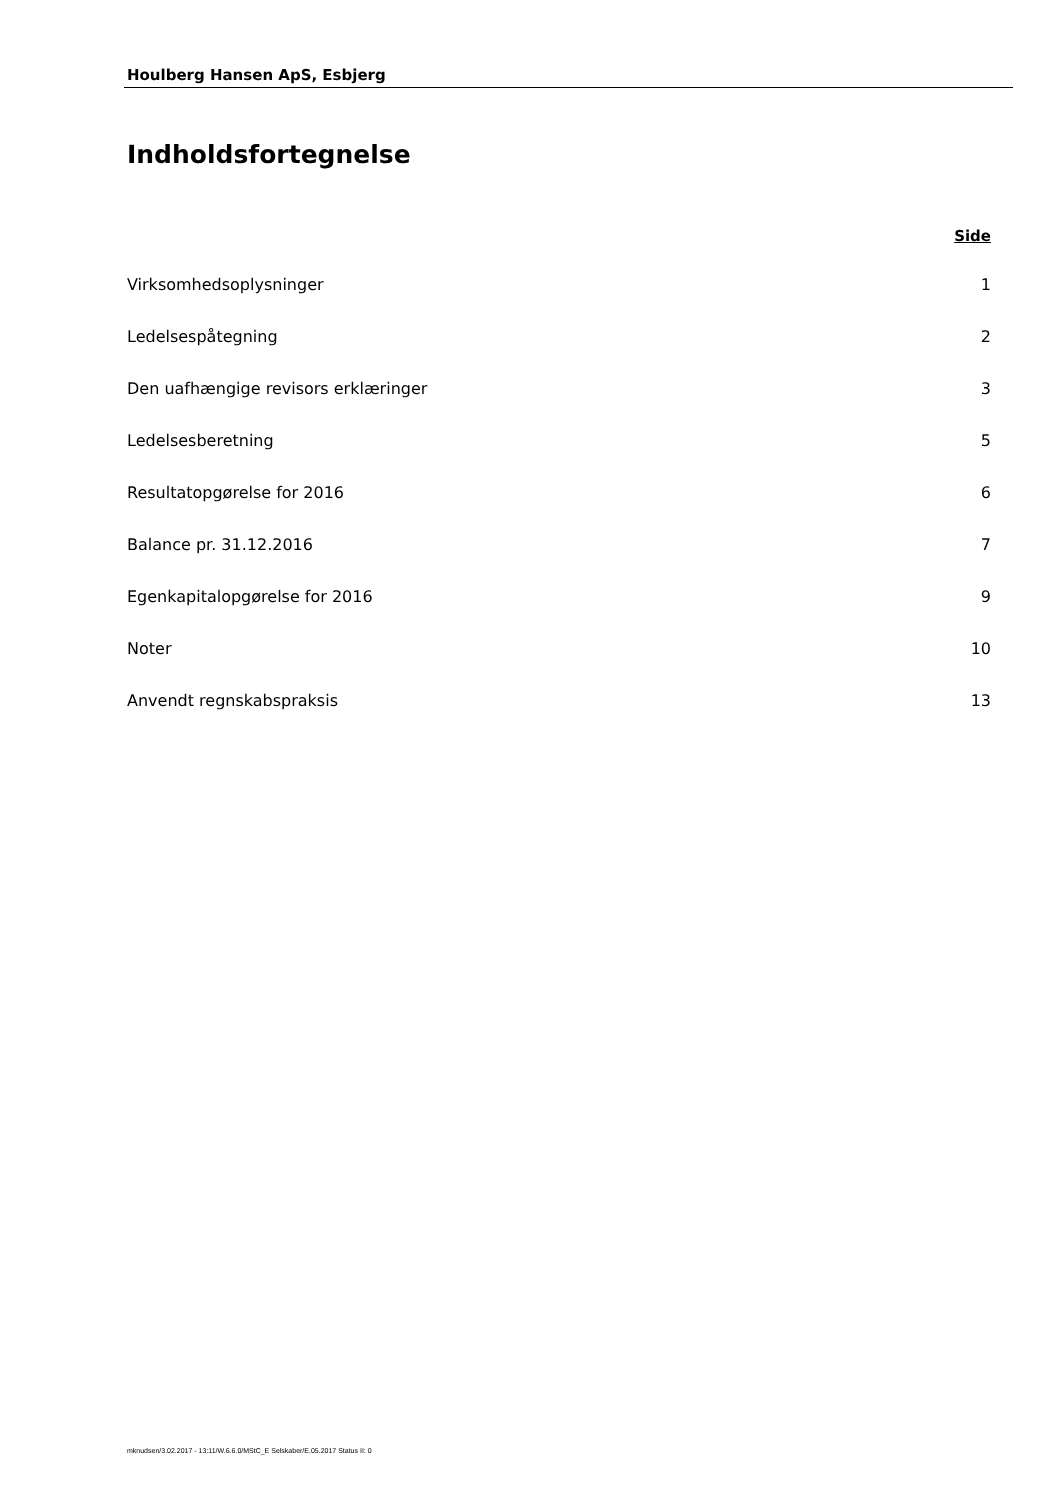Houlberg Hansen ApS, Esbjerg
Indholdsfortegnelse
Side
Virksomhedsoplysninger 1
Ledelsespåtegning 2
Den uafhængige revisors erklæringer 3
Ledelsesberetning 5
Resultatopgørelse for 2016 6
Balance pr. 31.12.2016 7
Egenkapitalopgørelse for 2016 9
Noter 10
Anvendt regnskabspraksis 13
mknudsen/3.02.2017 - 13:11/W.6.6.0/MStC_E Selskaber/E.05.2017 Status II: 0